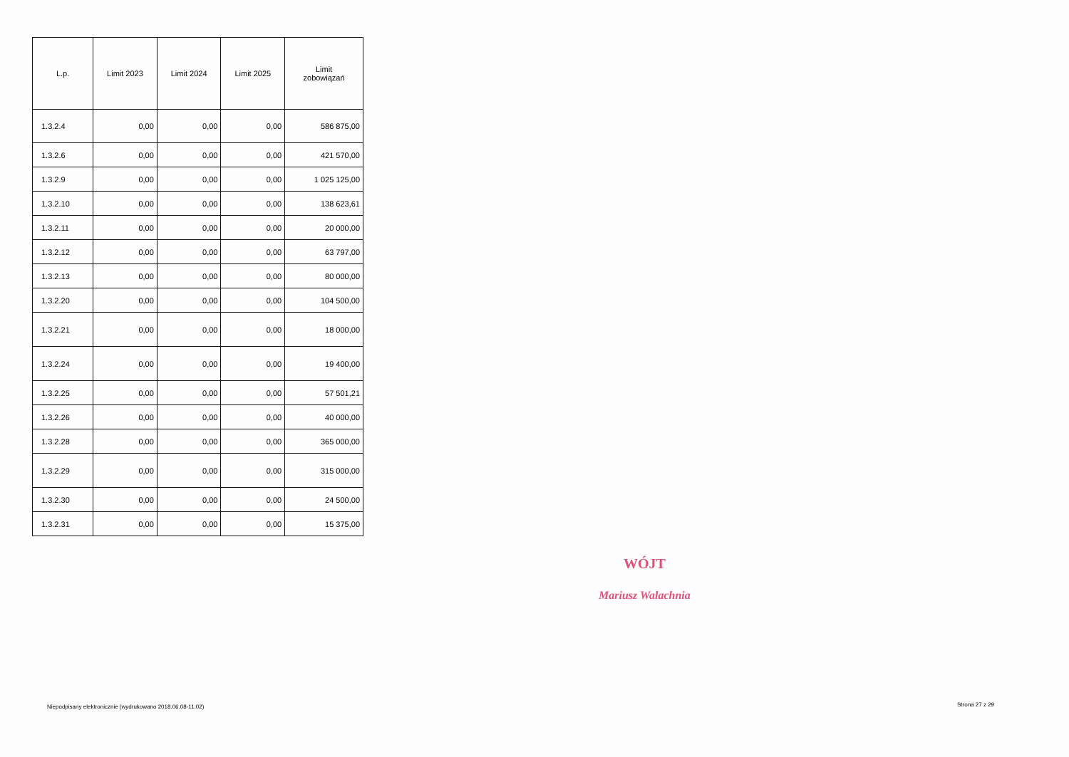| L.p. | Limit 2023 | Limit 2024 | Limit 2025 | Limit zobowiązań |
| --- | --- | --- | --- | --- |
| 1.3.2.4 | 0,00 | 0,00 | 0,00 | 586 875,00 |
| 1.3.2.6 | 0,00 | 0,00 | 0,00 | 421 570,00 |
| 1.3.2.9 | 0,00 | 0,00 | 0,00 | 1 025 125,00 |
| 1.3.2.10 | 0,00 | 0,00 | 0,00 | 138 623,61 |
| 1.3.2.11 | 0,00 | 0,00 | 0,00 | 20 000,00 |
| 1.3.2.12 | 0,00 | 0,00 | 0,00 | 63 797,00 |
| 1.3.2.13 | 0,00 | 0,00 | 0,00 | 80 000,00 |
| 1.3.2.20 | 0,00 | 0,00 | 0,00 | 104 500,00 |
| 1.3.2.21 | 0,00 | 0,00 | 0,00 | 18 000,00 |
| 1.3.2.24 | 0,00 | 0,00 | 0,00 | 19 400,00 |
| 1.3.2.25 | 0,00 | 0,00 | 0,00 | 57 501,21 |
| 1.3.2.26 | 0,00 | 0,00 | 0,00 | 40 000,00 |
| 1.3.2.28 | 0,00 | 0,00 | 0,00 | 365 000,00 |
| 1.3.2.29 | 0,00 | 0,00 | 0,00 | 315 000,00 |
| 1.3.2.30 | 0,00 | 0,00 | 0,00 | 24 500,00 |
| 1.3.2.31 | 0,00 | 0,00 | 0,00 | 15 375,00 |
WÓJT
Mariusz Walachnia
Niepodpisany elektronicznie (wydrukowano 2018.06.08-11:02)
Strona 27 z 29